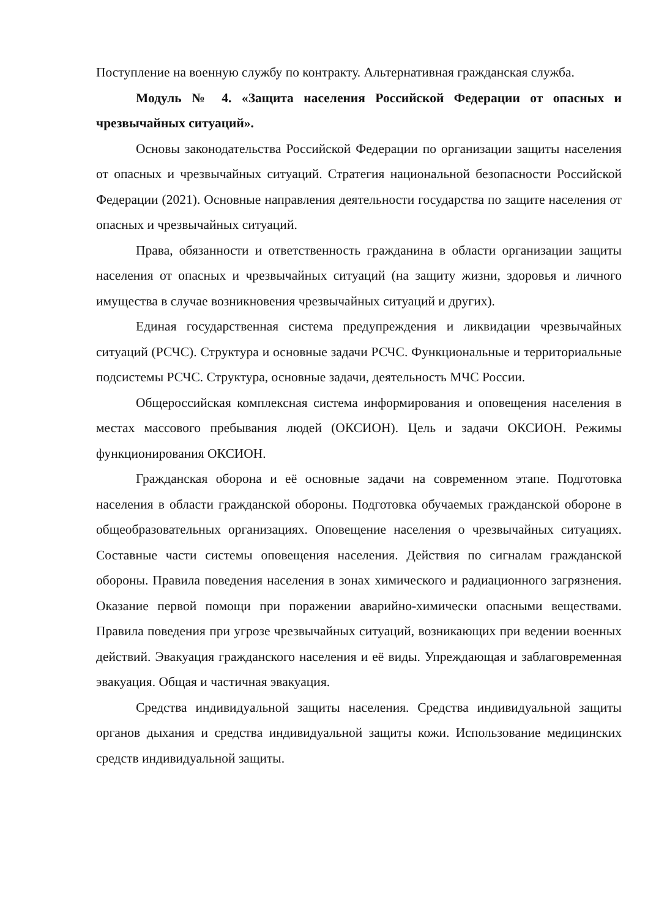Поступление на военную службу по контракту. Альтернативная гражданская служба.
Модуль № 4. «Защита населения Российской Федерации от опасных и чрезвычайных ситуаций».
Основы законодательства Российской Федерации по организации защиты населения от опасных и чрезвычайных ситуаций. Стратегия национальной безопасности Российской Федерации (2021). Основные направления деятельности государства по защите населения от опасных и чрезвычайных ситуаций.
Права, обязанности и ответственность гражданина в области организации защиты населения от опасных и чрезвычайных ситуаций (на защиту жизни, здоровья и личного имущества в случае возникновения чрезвычайных ситуаций и других).
Единая государственная система предупреждения и ликвидации чрезвычайных ситуаций (РСЧС). Структура и основные задачи РСЧС. Функциональные и территориальные подсистемы РСЧС. Структура, основные задачи, деятельность МЧС России.
Общероссийская комплексная система информирования и оповещения населения в местах массового пребывания людей (ОКСИОН). Цель и задачи ОКСИОН. Режимы функционирования ОКСИОН.
Гражданская оборона и её основные задачи на современном этапе. Подготовка населения в области гражданской обороны. Подготовка обучаемых гражданской обороне в общеобразовательных организациях. Оповещение населения о чрезвычайных ситуациях. Составные части системы оповещения населения. Действия по сигналам гражданской обороны. Правила поведения населения в зонах химического и радиационного загрязнения. Оказание первой помощи при поражении аварийно-химически опасными веществами. Правила поведения при угрозе чрезвычайных ситуаций, возникающих при ведении военных действий. Эвакуация гражданского населения и её виды. Упреждающая и заблаговременная эвакуация. Общая и частичная эвакуация.
Средства индивидуальной защиты населения. Средства индивидуальной защиты органов дыхания и средства индивидуальной защиты кожи. Использование медицинских средств индивидуальной защиты.